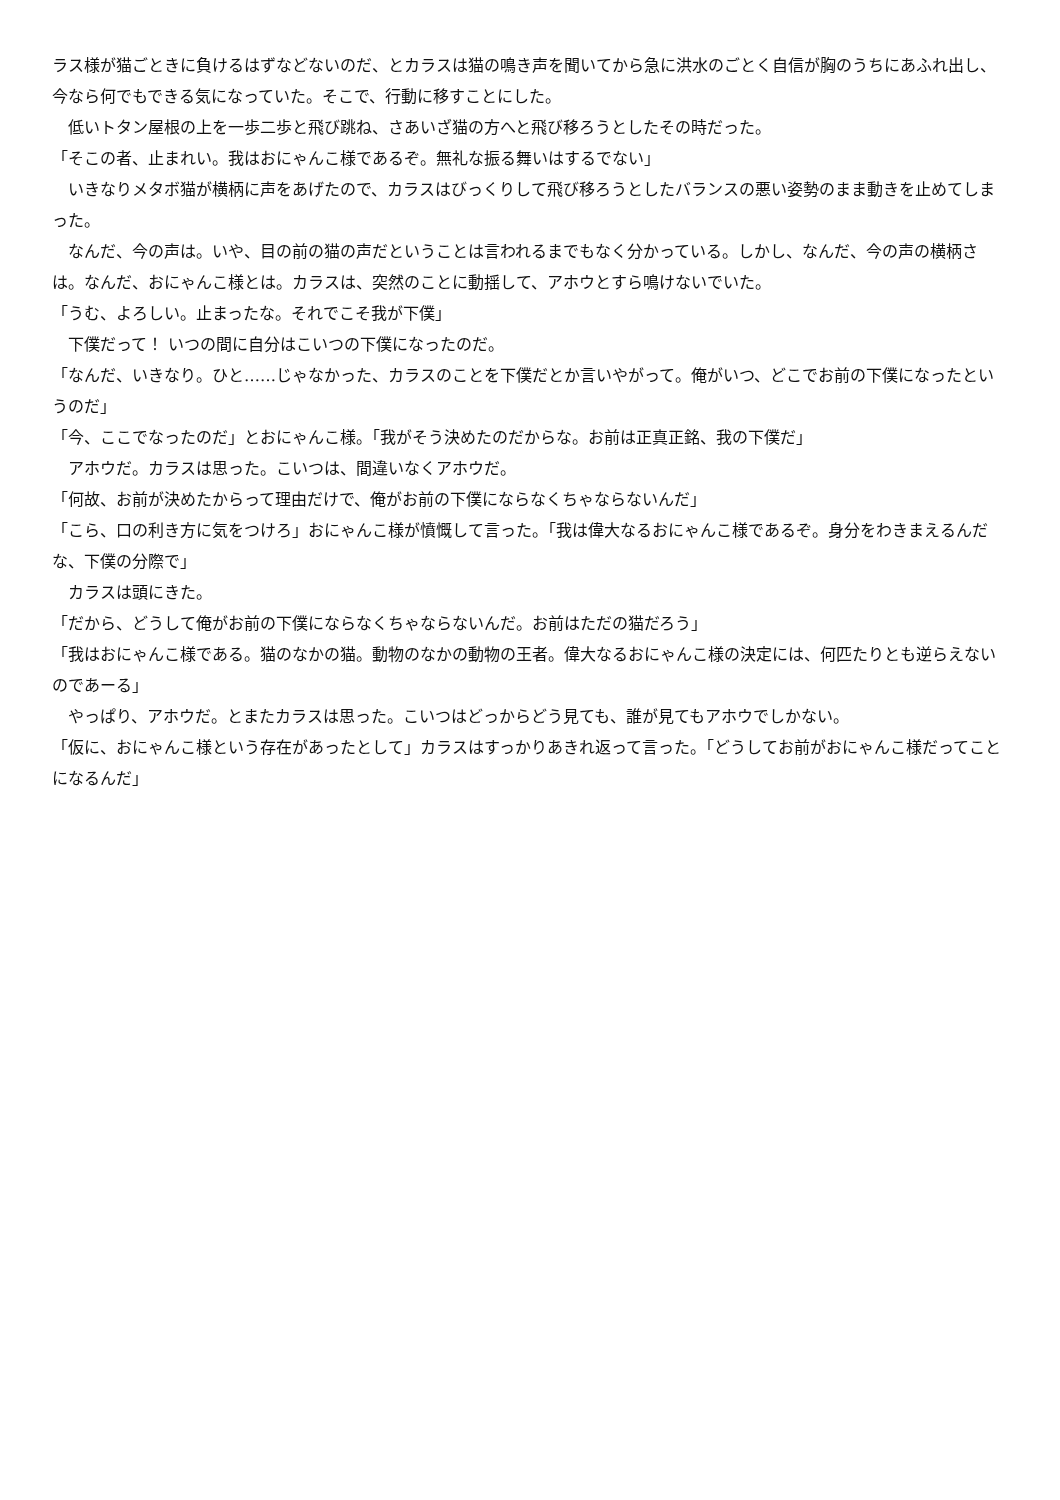ラス様が猫ごときに負けるはずなどないのだ、とカラスは猫の鳴き声を聞いてから急に洪水のごとく自信が胸のうちにあふれ出し、今なら何でもできる気になっていた。そこで、行動に移すことにした。
　低いトタン屋根の上を一歩二歩と飛び跳ね、さあいざ猫の方へと飛び移ろうとしたその時だった。
「そこの者、止まれい。我はおにゃんこ様であるぞ。無礼な振る舞いはするでない」
　いきなりメタボ猫が横柄に声をあげたので、カラスはびっくりして飛び移ろうとしたバランスの悪い姿勢のまま動きを止めてしまった。
　なんだ、今の声は。いや、目の前の猫の声だということは言われるまでもなく分かっている。しかし、なんだ、今の声の横柄さは。なんだ、おにゃんこ様とは。カラスは、突然のことに動揺して、アホウとすら鳴けないでいた。
「うむ、よろしい。止まったな。それでこそ我が下僕」
　下僕だって！ いつの間に自分はこいつの下僕になったのだ。
「なんだ、いきなり。ひと……じゃなかった、カラスのことを下僕だとか言いやがって。俺がいつ、どこでお前の下僕になったというのだ」
「今、ここでなったのだ」とおにゃんこ様。「我がそう決めたのだからな。お前は正真正銘、我の下僕だ」
　アホウだ。カラスは思った。こいつは、間違いなくアホウだ。
「何故、お前が決めたからって理由だけで、俺がお前の下僕にならなくちゃならないんだ」
「こら、口の利き方に気をつけろ」おにゃんこ様が憤慨して言った。「我は偉大なるおにゃんこ様であるぞ。身分をわきまえるんだな、下僕の分際で」
　カラスは頭にきた。
「だから、どうして俺がお前の下僕にならなくちゃならないんだ。お前はただの猫だろう」
「我はおにゃんこ様である。猫のなかの猫。動物のなかの動物の王者。偉大なるおにゃんこ様の決定には、何匹たりとも逆らえないのであーる」
　やっぱり、アホウだ。とまたカラスは思った。こいつはどっからどう見ても、誰が見てもアホウでしかない。
「仮に、おにゃんこ様という存在があったとして」カラスはすっかりあきれ返って言った。「どうしてお前がおにゃんこ様だってことになるんだ」